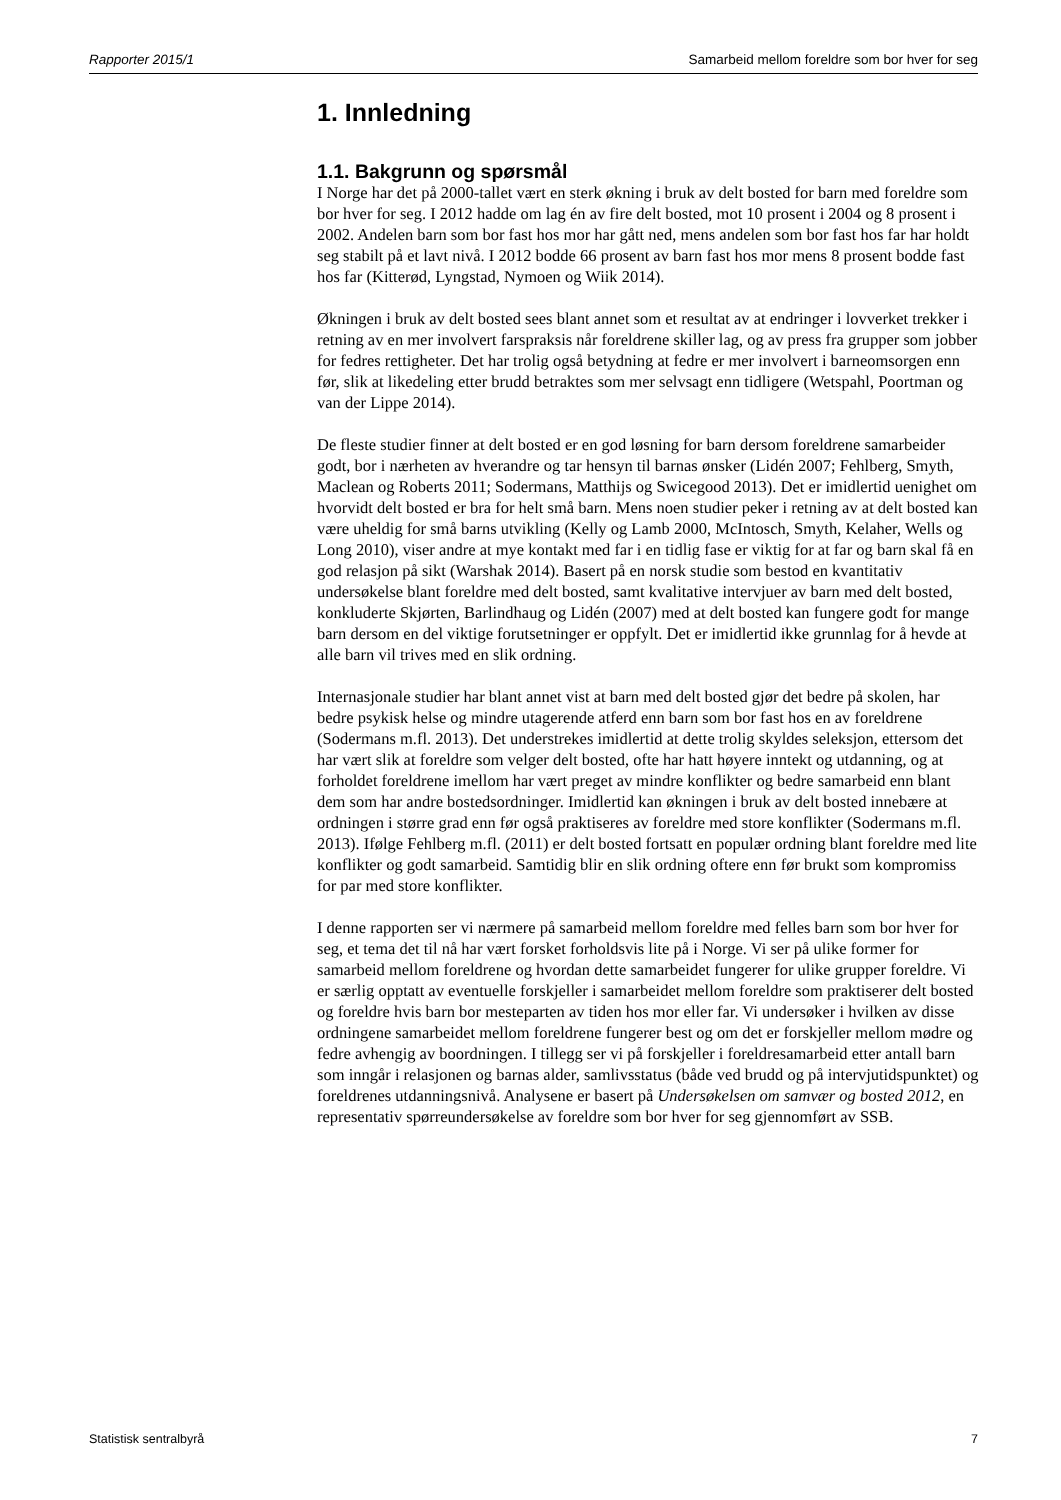Rapporter 2015/1 Samarbeid mellom foreldre som bor hver for seg
1. Innledning
1.1. Bakgrunn og spørsmål
I Norge har det på 2000-tallet vært en sterk økning i bruk av delt bosted for barn med foreldre som bor hver for seg. I 2012 hadde om lag én av fire delt bosted, mot 10 prosent i 2004 og 8 prosent i 2002. Andelen barn som bor fast hos mor har gått ned, mens andelen som bor fast hos far har holdt seg stabilt på et lavt nivå. I 2012 bodde 66 prosent av barn fast hos mor mens 8 prosent bodde fast hos far (Kitterød, Lyngstad, Nymoen og Wiik 2014).
Økningen i bruk av delt bosted sees blant annet som et resultat av at endringer i lovverket trekker i retning av en mer involvert farspraksis når foreldrene skiller lag, og av press fra grupper som jobber for fedres rettigheter. Det har trolig også betydning at fedre er mer involvert i barneomsorgen enn før, slik at likedeling etter brudd betraktes som mer selvsagt enn tidligere (Wetspahl, Poortman og van der Lippe 2014).
De fleste studier finner at delt bosted er en god løsning for barn dersom foreldrene samarbeider godt, bor i nærheten av hverandre og tar hensyn til barnas ønsker (Lidén 2007; Fehlberg, Smyth, Maclean og Roberts 2011; Sodermans, Matthijs og Swicegood 2013). Det er imidlertid uenighet om hvorvidt delt bosted er bra for helt små barn. Mens noen studier peker i retning av at delt bosted kan være uheldig for små barns utvikling (Kelly og Lamb 2000, McIntosch, Smyth, Kelaher, Wells og Long 2010), viser andre at mye kontakt med far i en tidlig fase er viktig for at far og barn skal få en god relasjon på sikt (Warshak 2014). Basert på en norsk studie som bestod en kvantitativ undersøkelse blant foreldre med delt bosted, samt kvalitative intervjuer av barn med delt bosted, konkluderte Skjørten, Barlindhaug og Lidén (2007) med at delt bosted kan fungere godt for mange barn dersom en del viktige forutsetninger er oppfylt. Det er imidlertid ikke grunnlag for å hevde at alle barn vil trives med en slik ordning.
Internasjonale studier har blant annet vist at barn med delt bosted gjør det bedre på skolen, har bedre psykisk helse og mindre utagerende atferd enn barn som bor fast hos en av foreldrene (Sodermans m.fl. 2013). Det understrekes imidlertid at dette trolig skyldes seleksjon, ettersom det har vært slik at foreldre som velger delt bosted, ofte har hatt høyere inntekt og utdanning, og at forholdet foreldrene imellom har vært preget av mindre konflikter og bedre samarbeid enn blant dem som har andre bostedsordninger. Imidlertid kan økningen i bruk av delt bosted innebære at ordningen i større grad enn før også praktiseres av foreldre med store konflikter (Sodermans m.fl. 2013). Ifølge Fehlberg m.fl. (2011) er delt bosted fortsatt en populær ordning blant foreldre med lite konflikter og godt samarbeid. Samtidig blir en slik ordning oftere enn før brukt som kompromiss for par med store konflikter.
I denne rapporten ser vi nærmere på samarbeid mellom foreldre med felles barn som bor hver for seg, et tema det til nå har vært forsket forholdsvis lite på i Norge. Vi ser på ulike former for samarbeid mellom foreldrene og hvordan dette samarbeidet fungerer for ulike grupper foreldre. Vi er særlig opptatt av eventuelle forskjeller i samarbeidet mellom foreldre som praktiserer delt bosted og foreldre hvis barn bor mesteparten av tiden hos mor eller far. Vi undersøker i hvilken av disse ordningene samarbeidet mellom foreldrene fungerer best og om det er forskjeller mellom mødre og fedre avhengig av boordningen. I tillegg ser vi på forskjeller i foreldresamarbeid etter antall barn som inngår i relasjonen og barnas alder, samlivsstatus (både ved brudd og på intervjutidspunktet) og foreldrenes utdanningsnivå. Analysene er basert på Undersøkelsen om samvær og bosted 2012, en representativ spørreundersøkelse av foreldre som bor hver for seg gjennomført av SSB.
Statistisk sentralbyrå 7